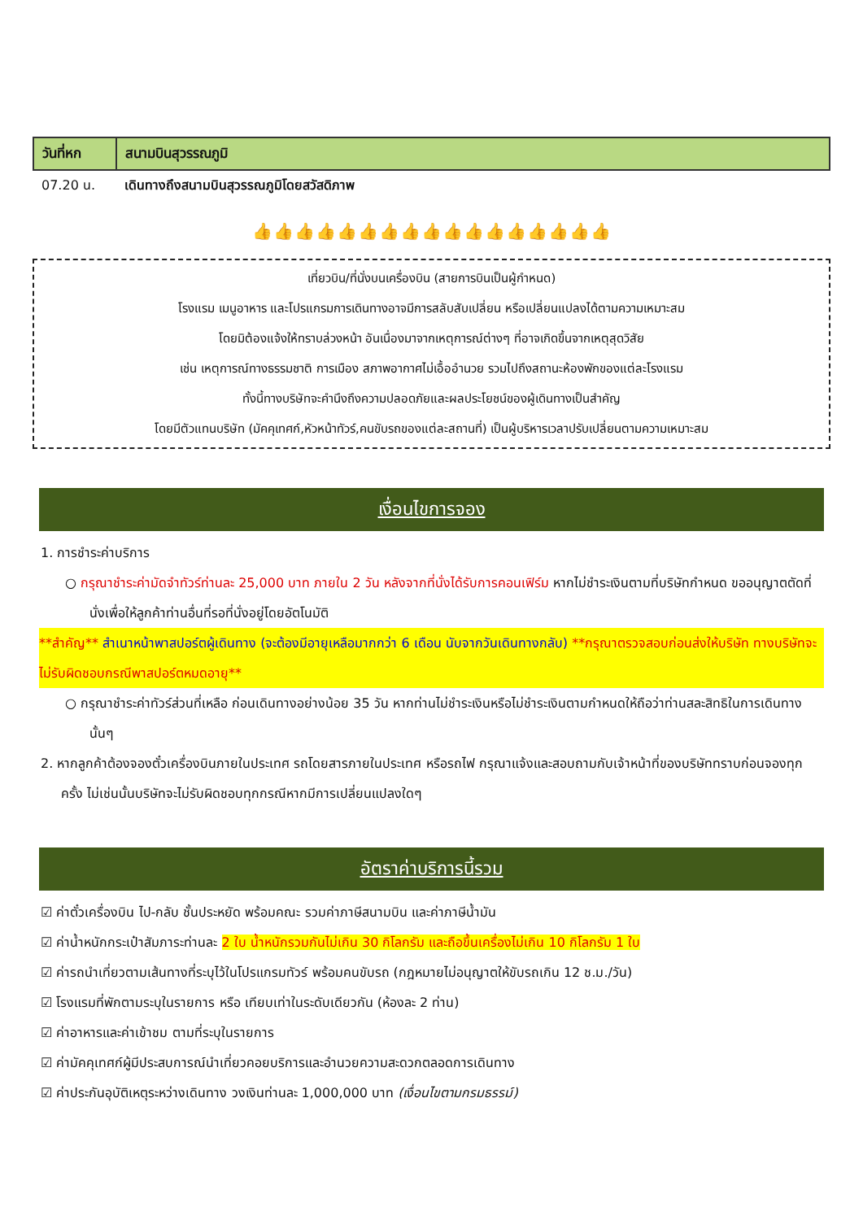| วันที่หก | สนามบินสุวรรณภูมิ |
| 07.20 น. | เดินทางถึงสนามบินสุวรรณภูมิโดยสวัสดิภาพ |
👍👍👍👍👍👍👍👍👍👍👍👍👍👍👍👍👍
เที่ยวบิน/ที่นั่งบนเครื่องบิน (สายการบินเป็นผู้กำหนด)
โรงแรม เมนูอาหาร และโปรแกรมการเดินทางอาจมีการสลับสับเปลี่ยน หรือเปลี่ยนแปลงได้ตามความเหมาะสม
โดยมิต้องแจ้งให้ทราบล่วงหน้า อันเนื่องมาจากเหตุการณ์ต่างๆ ที่อาจเกิดขึ้นจากเหตุสุดวิสัย
เช่น เหตุการณ์ทางธรรมชาติ การเมือง สภาพอากาศไม่เอื้ออำนวย รวมไปถึงสถานะห้องพักของแต่ละโรงแรม
ทั้งนี้ทางบริษัทจะคำนึงถึงความปลอดภัยและผลประโยชน์ของผู้เดินทางเป็นสำคัญ
โดยมีตัวแทนบริษัท (มัคคุเทศก์,หัวหน้าทัวร์,คนขับรถของแต่ละสถานที่) เป็นผู้บริหารเวลาปรับเปลี่ยนตามความเหมาะสม
เงื่อนไขการจอง
1. การชำระค่าบริการ
○ กรุณาชำระค่ามัดจำทัวร์ท่านละ 25,000 บาท ภายใน 2 วัน หลังจากที่นั่งได้รับการคอนเฟิร์ม หากไม่ชำระเงินตามที่บริษัทกำหนด ขออนุญาตตัดที่นั่งเพื่อให้ลูกค้าท่านอื่นที่รอที่นั่งอยู่โดยอัตโนมัติ
**สำคัญ** สำเนาหน้าพาสปอร์ตผู้เดินทาง (จะต้องมีอายุเหลือมากกว่า 6 เดือน นับจากวันเดินทางกลับ) **กรุณาตรวจสอบก่อนส่งให้บริษัท ทางบริษัทจะไม่รับผิดชอบกรณีพาสปอร์ตหมดอายุ**
○ กรุณาชำระค่าทัวร์ส่วนที่เหลือ ก่อนเดินทางอย่างน้อย 35 วัน หากท่านไม่ชำระเงินหรือไม่ชำระเงินตามกำหนดให้ถือว่าท่านสละสิทธิในการเดินทางนั้นๆ
2. หากลูกค้าต้องจองตั๋วเครื่องบินภายในประเทศ รถโดยสารภายในประเทศ หรือรถไฟ กรุณาแจ้งและสอบถามกับเจ้าหน้าที่ของบริษัททราบก่อนจองทุกครั้ง ไม่เช่นนั้นบริษัทจะไม่รับผิดชอบทุกกรณีหากมีการเปลี่ยนแปลงใดๆ
อัตราค่าบริการนี้รวม
☑ ค่าตั๋วเครื่องบิน ไป-กลับ ชั้นประหยัด พร้อมคณะ รวมค่าภาษีสนามบิน และค่าภาษีน้ำมัน
☑ ค่าน้ำหนักกระเป๋าสัมภาระท่านละ 2 ใบ น้ำหนักรวมกันไม่เกิน 30 กิโลกรัม และถือขึ้นเครื่องไม่เกิน 10 กิโลกรัม 1 ใบ
☑ ค่ารถนำเที่ยวตามเส้นทางที่ระบุไว้ในโปรแกรมทัวร์ พร้อมคนขับรถ (กฎหมายไม่อนุญาตให้ขับรถเกิน 12 ช.ม./วัน)
☑ โรงแรมที่พักตามระบุในรายการ หรือ เทียบเท่าในระดับเดียวกัน (ห้องละ 2 ท่าน)
☑ ค่าอาหารและค่าเข้าชม ตามที่ระบุในรายการ
☑ ค่ามัคคุเทศก์ผู้มีประสบการณ์นำเที่ยวคอยบริการและอำนวยความสะดวกตลอดการเดินทาง
☑ ค่าประกันอุบัติเหตุระหว่างเดินทาง วงเงินท่านละ 1,000,000 บาท (เงื่อนไขตามกรมธรรม์)